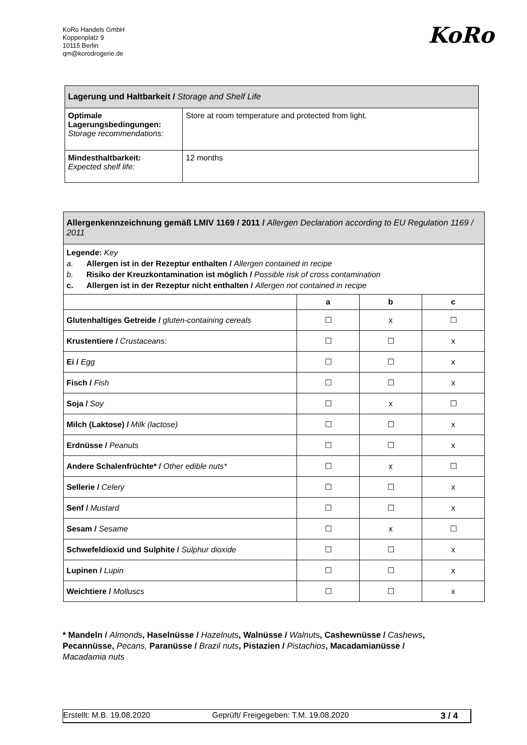KoRo Handels GmbH
Koppenplatz 9
10115 Berlin
qm@korodrogerie.de
KoRo
| Lagerung und Haltbarkeit / Storage and Shelf Life | |
| Optimale Lagerungsbedingungen: Storage recommendations: | Store at room temperature and protected from light. |
| Mindesthaltbarkeit: Expected shelf life: | 12 months |
| Allergenkennzeichnung gemäß LMIV 1169 / 2011 / Allergen Declaration according to EU Regulation 1169 / 2011 | | | |
| Legende: Key a. Allergen ist in der Rezeptur enthalten / Allergen contained in recipe b. Risiko der Kreuzkontamination ist möglich / Possible risk of cross contamination c. Allergen ist in der Rezeptur nicht enthalten / Allergen not contained in recipe | | | |
| | a | b | c |
| Glutenhaltiges Getreide / gluten-containing cereals | ☐ | x | ☐ |
| Krustentiere / Crustaceans: | ☐ | ☐ | x |
| Ei / Egg | ☐ | ☐ | x |
| Fisch / Fish | ☐ | ☐ | x |
| Soja / Soy | ☐ | x | ☐ |
| Milch (Laktose) / Milk (lactose) | ☐ | ☐ | x |
| Erdnüsse / Peanuts | ☐ | ☐ | x |
| Andere Schalenfrüchte* / Other edible nuts* | ☐ | x | ☐ |
| Sellerie / Celery | ☐ | ☐ | x |
| Senf / Mustard | ☐ | ☐ | x |
| Sesam / Sesame | ☐ | x | ☐ |
| Schwefeldioxid und Sulphite / Sulphur dioxide | ☐ | ☐ | x |
| Lupinen / Lupin | ☐ | ☐ | x |
| Weichtiere / Molluscs | ☐ | ☐ | x |
* Mandeln / Almonds, Haselnüsse / Hazelnuts, Walnüsse / Walnuts, Cashewnüsse / Cashews, Pecannüsse, Pecans, Paranüsse / Brazil nuts, Pistazien / Pistachios, Macadamianüsse / Macadamia nuts
Erstellt: M.B. 19.08.2020 Geprüft/ Freigegeben: T.M. 19.08.2020 3 / 4